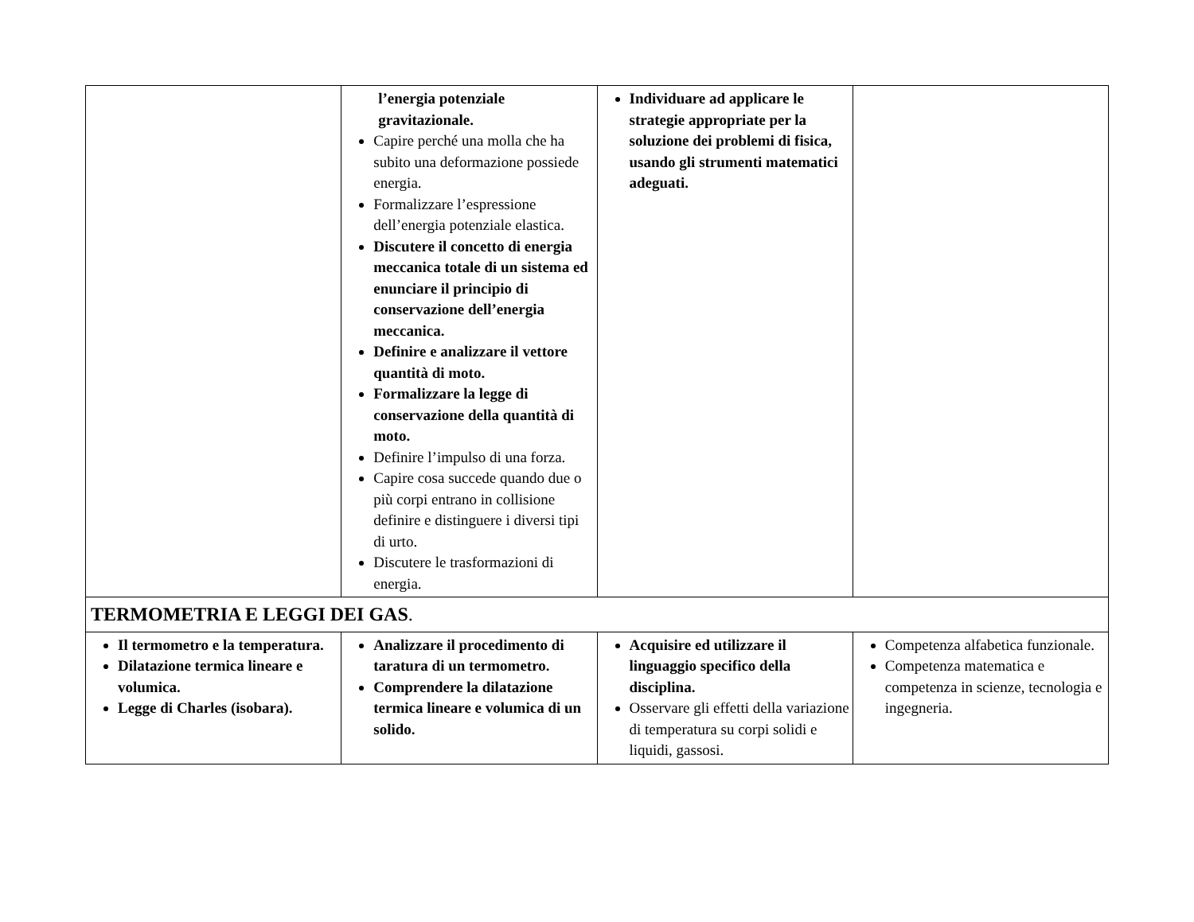| | l’energia potenziale gravitazionale. Capire perché una molla che ha subito una deformazione possiede energia. Formalizzare l’espressione dell’energia potenziale elastica. Discutere il concetto di energia meccanica totale di un sistema ed enunciare il principio di conservazione dell’energia meccanica. Definire e analizzare il vettore quantità di moto. Formalizzare la legge di conservazione della quantità di moto. Definire l’impulso di una forza. Capire cosa succede quando due o più corpi entrano in collisione definire e distinguere i diversi tipi di urto. Discutere le trasformazioni di energia. | Individuare ad applicare le strategie appropriate per la soluzione dei problemi di fisica, usando gli strumenti matematici adeguati. | |
| TERMOMETRIA E LEGGI DEI GAS . | | | |
| Il termometro e la temperatura. Dilatazione termica lineare e volumica. Legge di Charles (isobara). | Analizzare il procedimento di taratura di un termometro. Comprendere la dilatazione termica lineare e volumica di un solido. | Acquisire ed utilizzare il linguaggio specifico della disciplina. Osservare gli effetti della variazione di temperatura su corpi solidi e liquidi, gassosi. | Competenza alfabetica funzionale. Competenza matematica e competenza in scienze, tecnologia e ingegneria. |